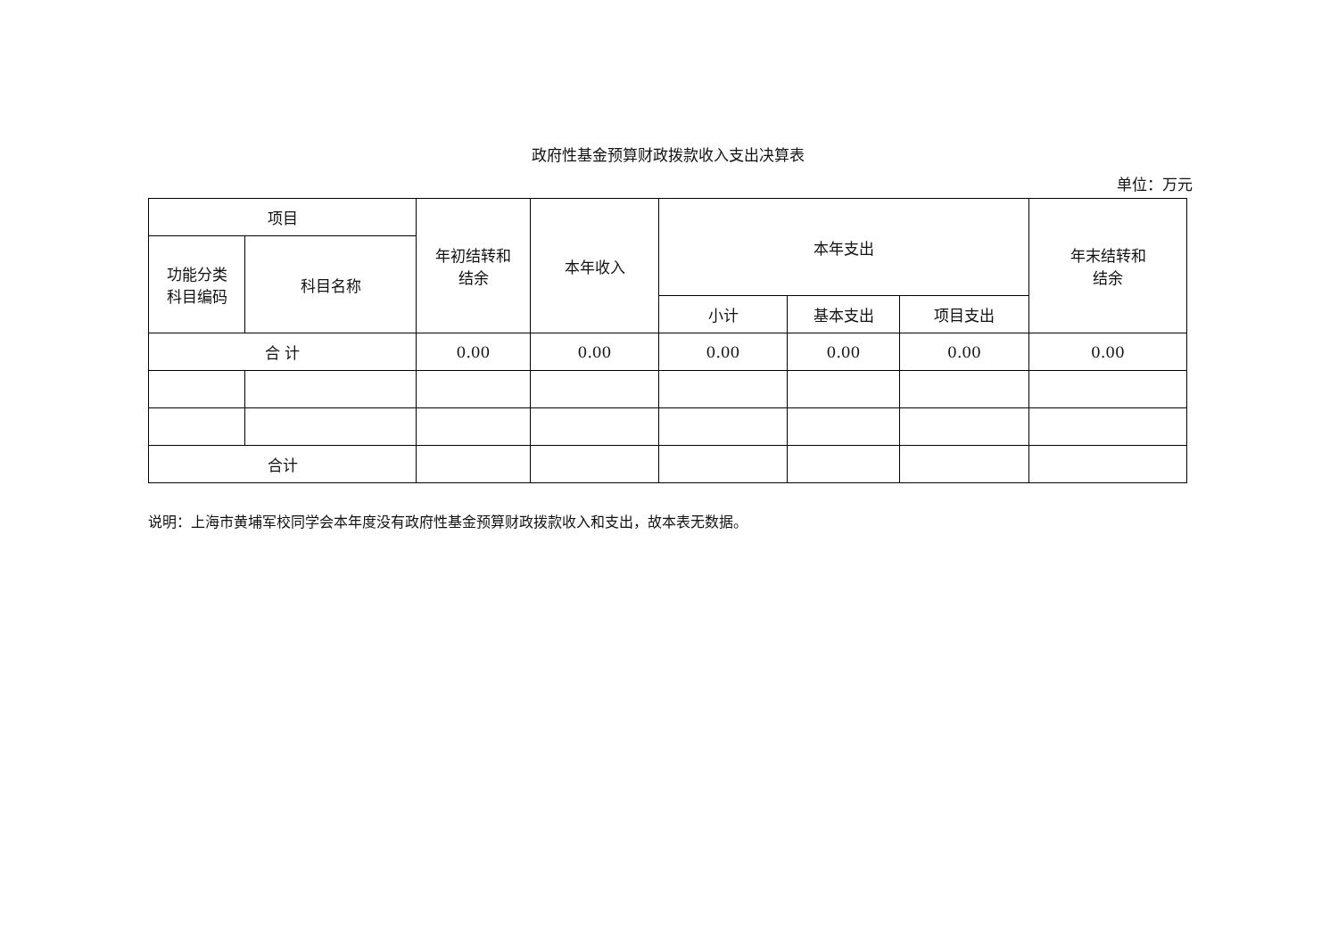政府性基金预算财政拨款收入支出决算表
单位：万元
| 项目 | | 年初结转和 结余 | 本年收入 | 本年支出 | | | 年末结转和 结余 |
| --- | --- | --- | --- | --- | --- | --- | --- |
| 功能分类 科目编码 | 科目名称 | | | | | | |
| | | | | 小计 | 基本支出 | 项目支出 | |
| 合 计 | | 0.00 | 0.00 | 0.00 | 0.00 | 0.00 | 0.00 |
| 合计 | | | | | | | |
说明：上海市黄埔军校同学会本年度没有政府性基金预算财政拨款收入和支出，故本表无数据。